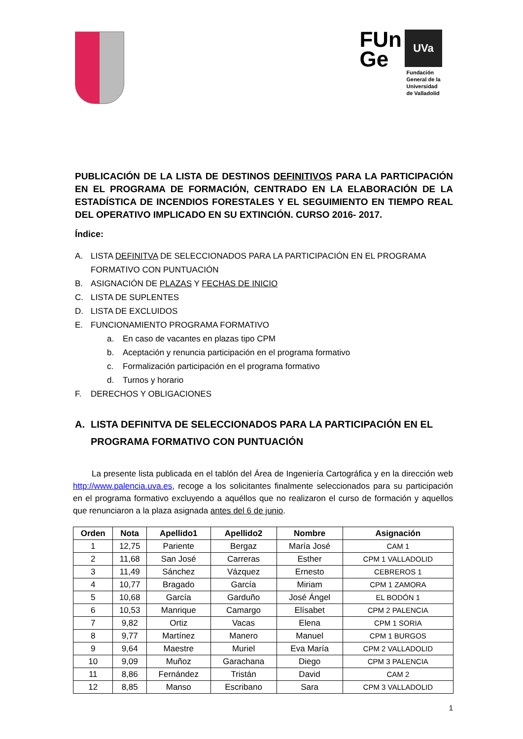FUn
Ge
UVa
Fundación
General de la
Universidad
de Valladolid
PUBLICACIÓN DE LA LISTA DE DESTINOS DEFINITIVOS PARA LA PARTICIPACIÓN EN EL PROGRAMA DE FORMACIÓN, CENTRADO EN LA ELABORACIÓN DE LA ESTADÍSTICA DE INCENDIOS FORESTALES Y EL SEGUIMIENTO EN TIEMPO REAL DEL OPERATIVO IMPLICADO EN SU EXTINCIÓN. CURSO 2016- 2017.
Índice:
A. LISTA DEFINITVA DE SELECCIONADOS PARA LA PARTICIPACIÓN EN EL PROGRAMA FORMATIVO CON PUNTUACIÓN
B. ASIGNACIÓN DE PLAZAS Y FECHAS DE INICIO
C. LISTA DE SUPLENTES
D. LISTA DE EXCLUIDOS
E. FUNCIONAMIENTO PROGRAMA FORMATIVO
a. En caso de vacantes en plazas tipo CPM
b. Aceptación y renuncia participación en el programa formativo
c. Formalización participación en el programa formativo
d. Turnos y horario
F. DERECHOS Y OBLIGACIONES
A. LISTA DEFINITVA DE SELECCIONADOS PARA LA PARTICIPACIÓN EN EL PROGRAMA FORMATIVO CON PUNTUACIÓN
La presente lista publicada en el tablón del Área de Ingeniería Cartográfica y en la dirección web http://www.palencia.uva.es, recoge a los solicitantes finalmente seleccionados para su participación en el programa formativo excluyendo a aquéllos que no realizaron el curso de formación y aquellos que renunciaron a la plaza asignada antes del 6 de junio.
| Orden | Nota | Apellido1 | Apellido2 | Nombre | Asignación |
| --- | --- | --- | --- | --- | --- |
| 1 | 12,75 | Pariente | Bergaz | María José | CAM 1 |
| 2 | 11,68 | San José | Carreras | Esther | CPM 1 VALLADOLID |
| 3 | 11,49 | Sánchez | Vázquez | Ernesto | CEBREROS 1 |
| 4 | 10,77 | Bragado | García | Miriam | CPM 1 ZAMORA |
| 5 | 10,68 | García | Garduño | José Ángel | EL BODÓN 1 |
| 6 | 10,53 | Manrique | Camargo | Elísabet | CPM 2 PALENCIA |
| 7 | 9,82 | Ortiz | Vacas | Elena | CPM 1 SORIA |
| 8 | 9,77 | Martínez | Manero | Manuel | CPM 1 BURGOS |
| 9 | 9,64 | Maestre | Muriel | Eva María | CPM 2 VALLADOLID |
| 10 | 9,09 | Muñoz | Garachana | Diego | CPM 3 PALENCIA |
| 11 | 8,86 | Fernández | Tristán | David | CAM 2 |
| 12 | 8,85 | Manso | Escribano | Sara | CPM 3 VALLADOLID |
1